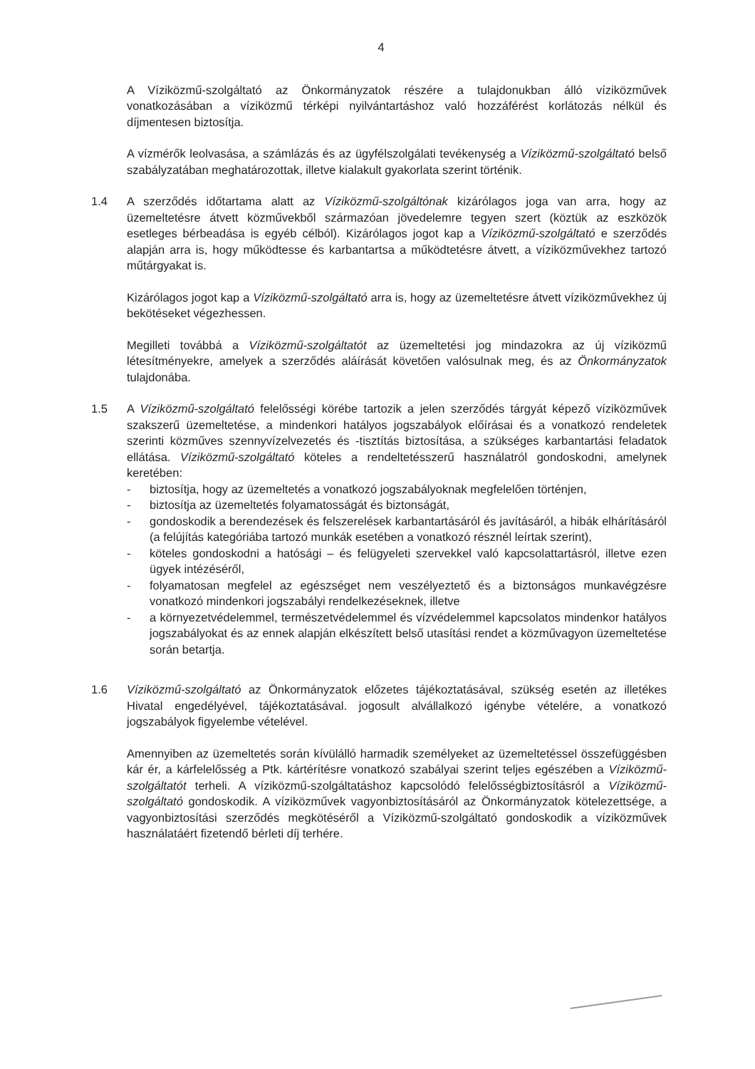4
A Víziközmű-szolgáltató az Önkormányzatok részére a tulajdonukban álló víziközművek vonatkozásában a víziközmű térképi nyilvántartáshoz való hozzáférést korlátozás nélkül és díjmentesen biztosítja.
A vízmérők leolvasása, a számlázás és az ügyfélszolgálati tevékenység a Víziközmű-szolgáltató belső szabályzatában meghatározottak, illetve kialakult gyakorlata szerint történik.
1.4 A szerződés időtartama alatt az Víziközmű-szolgáltónak kizárólagos joga van arra, hogy az üzemeltetésre átvett közművekből származóan jövedelemre tegyen szert (köztük az eszközök esetleges bérbeadása is egyéb célból). Kizárólagos jogot kap a Víziközmű-szolgáltató e szerződés alapján arra is, hogy működtesse és karbantartsa a működtetésre átvett, a víziközművekhez tartozó műtárgyakat is.
Kizárólagos jogot kap a Víziközmű-szolgáltató arra is, hogy az üzemeltetésre átvett víziközművekhez új bekötéseket végezhessen.
Megilleti továbbá a Víziközmű-szolgáltatót az üzemeltetési jog mindazokra az új víziközmű létesítményekre, amelyek a szerződés aláírását követően valósulnak meg, és az Önkormányzatok tulajdonába.
1.5 A Víziközmű-szolgáltató felelősségi körébe tartozik a jelen szerződés tárgyát képező víziközművek szakszerű üzemeltetése, a mindenkori hatályos jogszabályok előírásai és a vonatkozó rendeletek szerinti közműves szennyvízelvezetés és -tisztítás biztosítása, a szükséges karbantartási feladatok ellátása. Víziközmű-szolgáltató köteles a rendeltetésszerű használatról gondoskodni, amelynek keretében:
- biztosítja, hogy az üzemeltetés a vonatkozó jogszabályoknak megfelelően történjen,
- biztosítja az üzemeltetés folyamatosságát és biztonságát,
- gondoskodik a berendezések és felszerelések karbantartásáról és javításáról, a hibák elhárításáról (a felújítás kategóriába tartozó munkák esetében a vonatkozó résznél leírtak szerint),
- köteles gondoskodni a hatósági – és felügyeleti szervekkel való kapcsolattartásról, illetve ezen ügyek intézéséről,
- folyamatosan megfelel az egészséget nem veszélyeztető és a biztonságos munkavégzésre vonatkozó mindenkori jogszabályi rendelkezéseknek, illetve
- a környezetvédelemmel, természetvédelemmel és vízvédelemmel kapcsolatos mindenkor hatályos jogszabályokat és az ennek alapján elkészített belső utasítási rendet a közművagyon üzemeltetése során betartja.
1.6 Víziközmű-szolgáltató az Önkormányzatok előzetes tájékoztatásával, szükség esetén az illetékes Hivatal engedélyével, tájékoztatásával. jogosult alvállalkozó igénybe vételére, a vonatkozó jogszabályok figyelembe vételével.
Amennyiben az üzemeltetés során kívülálló harmadik személyeket az üzemeltetéssel összefüggésben kár ér, a kárfelelősség a Ptk. kártérítésre vonatkozó szabályai szerint teljes egészében a Víziközmű-szolgáltatót terheli. A víziközmű-szolgáltatáshoz kapcsolódó felelősségbiztosításról a Víziközmű-szolgáltató gondoskodik. A víziközművek vagyonbiztosításáról az Önkormányzatok kötelezettsége, a vagyonbiztosítási szerződés megkötéséről a Víziközmű-szolgáltató gondoskodik a víziközművek használatáért fizetendő bérleti díj terhére.